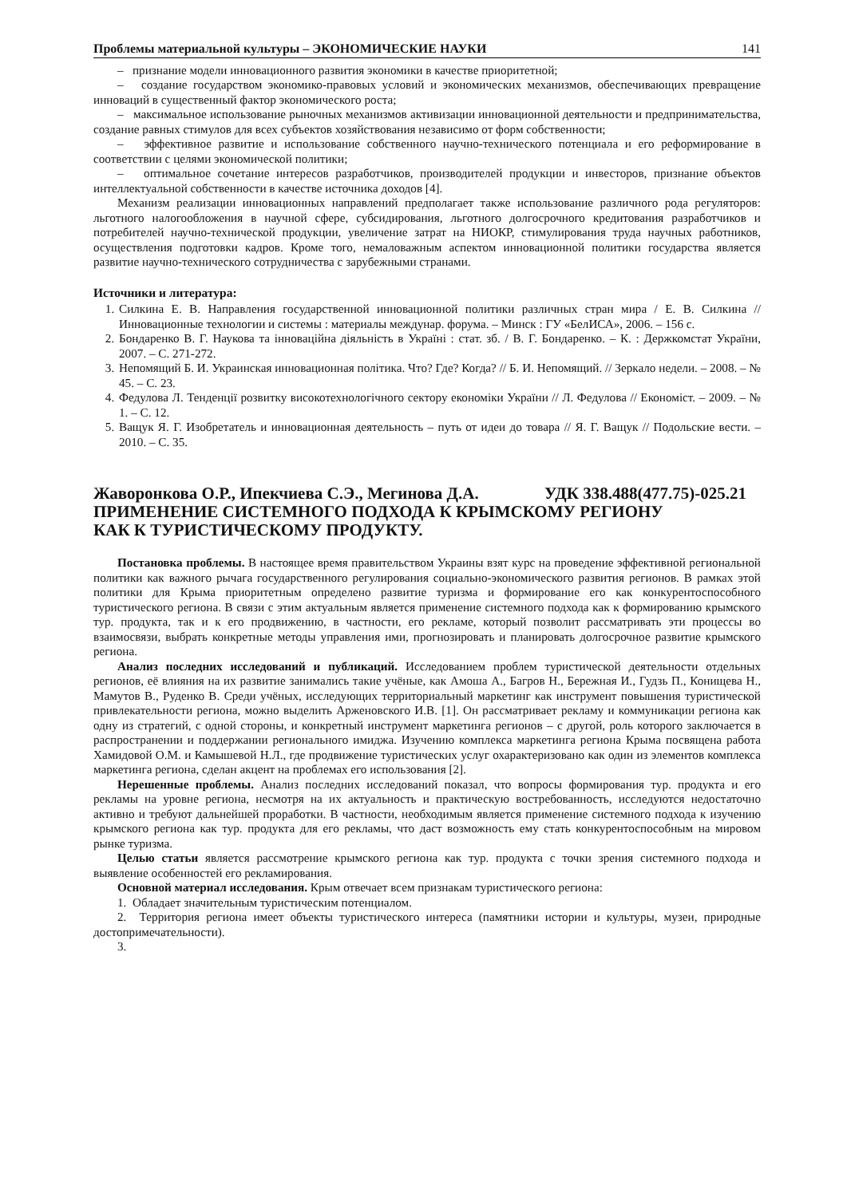Проблемы материальной культуры – ЭКОНОМИЧЕСКИЕ НАУКИ 141
– признание модели инновационного развития экономики в качестве приоритетной;
– создание государством экономико-правовых условий и экономических механизмов, обеспечивающих превращение инноваций в существенный фактор экономического роста;
– максимальное использование рыночных механизмов активизации инновационной деятельности и предпринимательства, создание равных стимулов для всех субъектов хозяйствования независимо от форм собственности;
– эффективное развитие и использование собственного научно-технического потенциала и его реформирование в соответствии с целями экономической политики;
– оптимальное сочетание интересов разработчиков, производителей продукции и инвесторов, признание объектов интеллектуальной собственности в качестве источника доходов [4].
Механизм реализации инновационных направлений предполагает также использование различного рода регуляторов: льготного налогообложения в научной сфере, субсидирования, льготного долгосрочного кредитования разработчиков и потребителей научно-технической продукции, увеличение затрат на НИОКР, стимулирования труда научных работников, осуществления подготовки кадров. Кроме того, немаловажным аспектом инновационной политики государства является развитие научно-технического сотрудничества с зарубежными странами.
Источники и литература:
1. Силкина Е. В. Направления государственной инновационной политики различных стран мира / Е. В. Силкина // Инновационные технологии и системы : материалы междунар. форума. – Минск : ГУ «БелИСА», 2006. – 156 с.
2. Бондаренко В. Г. Наукова та інноваційна діяльність в Україні : стат. зб. / В. Г. Бондаренко. – К. : Держкомстат України, 2007. – С. 271-272.
3. Непомящий Б. И. Украинская инновационная політика. Что? Где? Когда? // Б. И. Непомящий. // Зеркало недели. – 2008. – № 45. – С. 23.
4. Федулова Л. Тенденції розвитку високотехнологічного сектору економіки України // Л. Федулова // Економіст. – 2009. – № 1. – С. 12.
5. Ващук Я. Г. Изобретатель и инновационная деятельность – путь от идеи до товара // Я. Г. Ващук // Подольские вести. – 2010. – С. 35.
Жаворонкова О.Р., Ипекчиева С.Э., Мегинова Д.А. УДК 338.488(477.75)-025.21
ПРИМЕНЕНИЕ СИСТЕМНОГО ПОДХОДА К КРЫМСКОМУ РЕГИОНУ
КАК К ТУРИСТИЧЕСКОМУ ПРОДУКТУ.
Постановка проблемы. В настоящее время правительством Украины взят курс на проведение эффективной региональной политики как важного рычага государственного регулирования социально-экономического развития регионов. В рамках этой политики для Крыма приоритетным определено развитие туризма и формирование его как конкурентоспособного туристического региона. В связи с этим актуальным является применение системного подхода как к формированию крымского тур. продукта, так и к его продвижению, в частности, его рекламе, который позволит рассматривать эти процессы во взаимосвязи, выбрать конкретные методы управления ими, прогнозировать и планировать долгосрочное развитие крымского региона.
Анализ последних исследований и публикаций. Исследованием проблем туристической деятельности отдельных регионов, её влияния на их развитие занимались такие учёные, как Амоша А., Багров Н., Бережная И., Гудзь П., Конищева Н., Мамутов В., Руденко В. Среди учёных, исследующих территориальный маркетинг как инструмент повышения туристической привлекательности региона, можно выделить Арженовского И.В. [1]. Он рассматривает рекламу и коммуникации региона как одну из стратегий, с одной стороны, и конкретный инструмент маркетинга регионов – с другой, роль которого заключается в распространении и поддержании регионального имиджа. Изучению комплекса маркетинга региона Крыма посвящена работа Хамидовой О.М. и Камышевой Н.Л., где продвижение туристических услуг охарактеризовано как один из элементов комплекса маркетинга региона, сделан акцент на проблемах его использования [2].
Нерешенные проблемы. Анализ последних исследований показал, что вопросы формирования тур. продукта и его рекламы на уровне региона, несмотря на их актуальность и практическую востребованность, исследуются недостаточно активно и требуют дальнейшей проработки. В частности, необходимым является применение системного подхода к изучению крымского региона как тур. продукта для его рекламы, что даст возможность ему стать конкурентоспособным на мировом рынке туризма.
Целью статьи является рассмотрение крымского региона как тур. продукта с точки зрения системного подхода и выявление особенностей его рекламирования.
Основной материал исследования. Крым отвечает всем признакам туристического региона:
1. Обладает значительным туристическим потенциалом.
2. Территория региона имеет объекты туристического интереса (памятники истории и культуры, музеи, природные достопримечательности).
3.